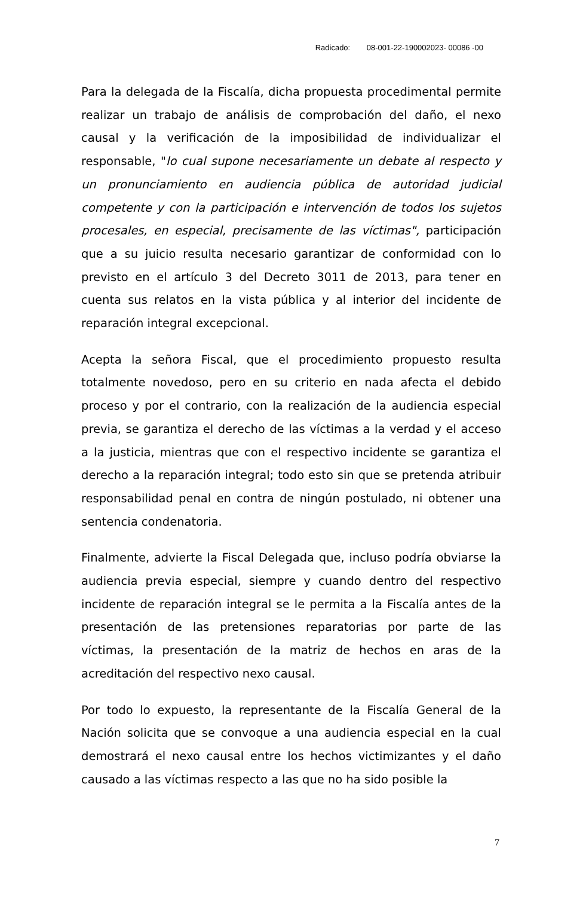Radicado: 08-001-22-190002023- 00086 -00
Para la delegada de la Fiscalía, dicha propuesta procedimental permite realizar un trabajo de análisis de comprobación del daño, el nexo causal y la verificación de la imposibilidad de individualizar el responsable, "lo cual supone necesariamente un debate al respecto y un pronunciamiento en audiencia pública de autoridad judicial competente y con la participación e intervención de todos los sujetos procesales, en especial, precisamente de las víctimas", participación que a su juicio resulta necesario garantizar de conformidad con lo previsto en el artículo 3 del Decreto 3011 de 2013, para tener en cuenta sus relatos en la vista pública y al interior del incidente de reparación integral excepcional.
Acepta la señora Fiscal, que el procedimiento propuesto resulta totalmente novedoso, pero en su criterio en nada afecta el debido proceso y por el contrario, con la realización de la audiencia especial previa, se garantiza el derecho de las víctimas a la verdad y el acceso a la justicia, mientras que con el respectivo incidente se garantiza el derecho a la reparación integral; todo esto sin que se pretenda atribuir responsabilidad penal en contra de ningún postulado, ni obtener una sentencia condenatoria.
Finalmente, advierte la Fiscal Delegada que, incluso podría obviarse la audiencia previa especial, siempre y cuando dentro del respectivo incidente de reparación integral se le permita a la Fiscalía antes de la presentación de las pretensiones reparatorias por parte de las víctimas, la presentación de la matriz de hechos en aras de la acreditación del respectivo nexo causal.
Por todo lo expuesto, la representante de la Fiscalía General de la Nación solicita que se convoque a una audiencia especial en la cual demostrará el nexo causal entre los hechos victimizantes y el daño causado a las víctimas respecto a las que no ha sido posible la
7